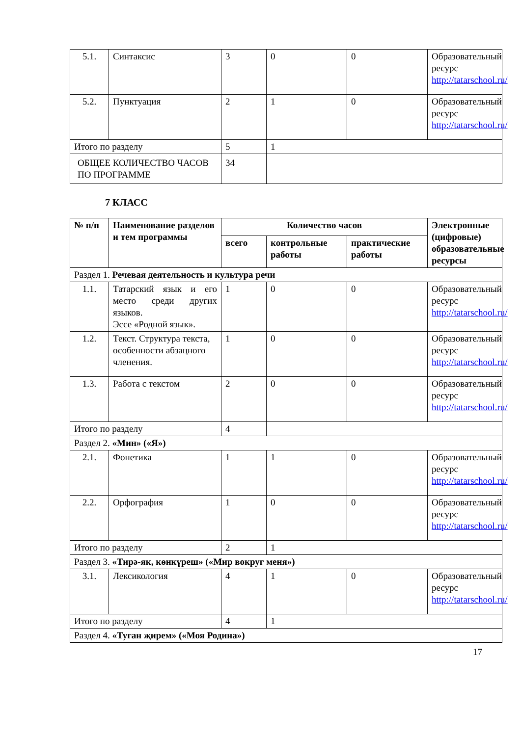| 5.1. | Синтаксис | 3 | 0 | 0 | Образовательный ресурс http://tatarschool.ru/ |
| 5.2. | Пунктуация | 2 | 1 | 0 | Образовательный ресурс http://tatarschool.ru/ |
| Итого по разделу | | 5 | 1 | | |
| ОБЩЕЕ КОЛИЧЕСТВО ЧАСОВ ПО ПРОГРАММЕ | | 34 | | | |
7 КЛАСС
| № п/п | Наименование разделов и тем программы | Количество часов | | | Электронные (цифровые) образовательные ресурсы |
| --- | --- | --- | --- | --- | --- |
| | | всего | контрольные работы | практические работы | |
| Раздел 1. Речевая деятельность и культура речи | | | | | |
| 1.1. | Татарский язык и его место среди других языков. Эссе «Родной язык». | 1 | 0 | 0 | Образовательный ресурс http://tatarschool.ru/ |
| 1.2. | Текст. Структура текста, особенности абзацного членения. | 1 | 0 | 0 | Образовательный ресурс http://tatarschool.ru/ |
| 1.3. | Работа с текстом | 2 | 0 | 0 | Образовательный ресурс http://tatarschool.ru/ |
| Итого по разделу | | 4 | | | |
| Раздел 2. «Мин» («Я») | | | | | |
| 2.1. | Фонетика | 1 | 1 | 0 | Образовательный ресурс http://tatarschool.ru/ |
| 2.2. | Орфография | 1 | 0 | 0 | Образовательный ресурс http://tatarschool.ru/ |
| Итого по разделу | | 2 | 1 | | |
| Раздел 3. «Тирә-як, көнкүреш» («Мир вокруг меня») | | | | | |
| 3.1. | Лексикология | 4 | 1 | 0 | Образовательный ресурс http://tatarschool.ru/ |
| Итого по разделу | | 4 | 1 | | |
| Раздел 4. «Туган җирем» («Моя Родина») | | | | | |
17